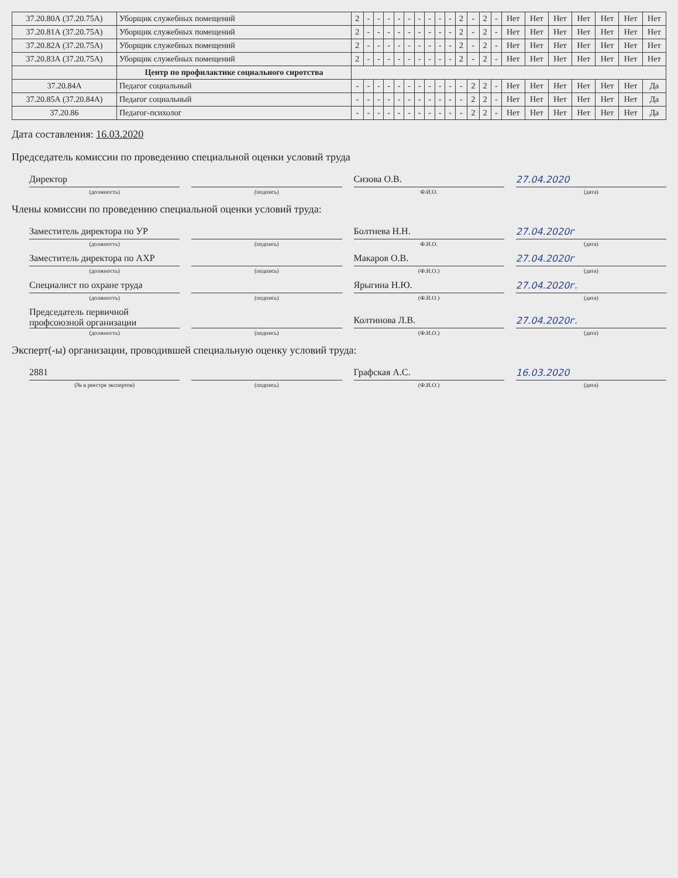| 37.20.80А (37.20.75А) | Уборщик служебных помещений | 2 | - | - | - | - | - | - | - | - | - | 2 | - | 2 | - | Нет | Нет | Нет | Нет | Нет | Нет | Нет |
| 37.20.81А (37.20.75А) | Уборщик служебных помещений | 2 | - | - | - | - | - | - | - | - | - | 2 | - | 2 | - | Нет | Нет | Нет | Нет | Нет | Нет | Нет |
| 37.20.82А (37.20.75А) | Уборщик служебных помещений | 2 | - | - | - | - | - | - | - | - | - | 2 | - | 2 | - | Нет | Нет | Нет | Нет | Нет | Нет | Нет |
| 37.20.83А (37.20.75А) | Уборщик служебных помещений | 2 | - | - | - | - | - | - | - | - | - | 2 | - | 2 | - | Нет | Нет | Нет | Нет | Нет | Нет | Нет |
| | Центр по профилактике социального сиротства | | | | | | | | | | | | | | | | | | | | | |
| 37.20.84А | Педагог социальный | - | - | - | - | - | - | - | - | - | - | - | 2 | 2 | - | Нет | Нет | Нет | Нет | Нет | Нет | Да |
| 37.20.85А (37.20.84А) | Педагог социальный | - | - | - | - | - | - | - | - | - | - | - | 2 | 2 | - | Нет | Нет | Нет | Нет | Нет | Нет | Да |
| 37.20.86 | Педагог-психолог | - | - | - | - | - | - | - | - | - | - | - | 2 | 2 | - | Нет | Нет | Нет | Нет | Нет | Нет | Да |
Дата составления: 16.03.2020
Председатель комиссии по проведению специальной оценки условий труда
Директор
Сизова О.В.
27.04.2020
(должность) (подпись) Ф.И.О. (дата)
Члены комиссии по проведению специальной оценки условий труда:
Заместитель директора по УР
Болтнева Н.Н.
27.04.2020г
(должность) (подпись) Ф.И.О. (дата)
Заместитель директора по АХР
Макаров О.В.
27.04.2020г
(должность) (подпись) (Ф.И.О.) (дата)
Специалист по охране труда
Ярыгина Н.Ю.
27.04.2020г.
(должность) (подпись) (Ф.И.О.) (дата)
Председатель первичной профсоюзной организации
Колтинова Л.В.
27.04.2020г.
(должность) (подпись) (Ф.И.О.) (дата)
Эксперт(-ы) организации, проводившей специальную оценку условий труда:
2881
Графская А.С.
16.03.2020
(№ в реестре экспертов) (подпись) (Ф.И.О.) (дата)